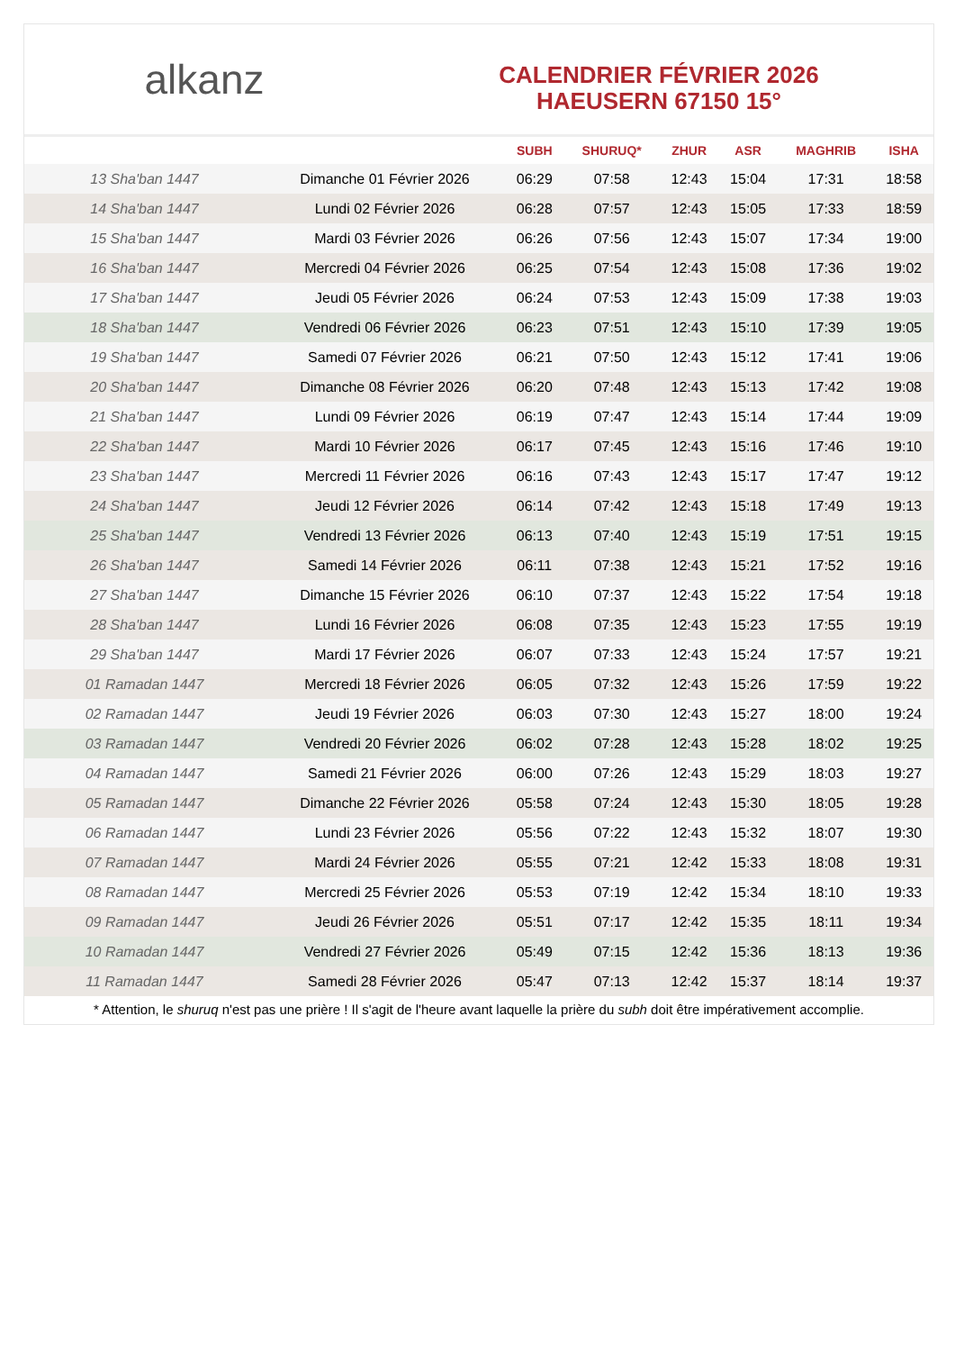alkanz
CALENDRIER FÉVRIER 2026
HAEUSERN 67150 15°
| | | SUBH | SHURUQ* | ZHUR | ASR | MAGHRIB | ISHA |
| --- | --- | --- | --- | --- | --- | --- | --- |
| 13 Sha'ban 1447 | Dimanche 01 Février 2026 | 06:29 | 07:58 | 12:43 | 15:04 | 17:31 | 18:58 |
| 14 Sha'ban 1447 | Lundi 02 Février 2026 | 06:28 | 07:57 | 12:43 | 15:05 | 17:33 | 18:59 |
| 15 Sha'ban 1447 | Mardi 03 Février 2026 | 06:26 | 07:56 | 12:43 | 15:07 | 17:34 | 19:00 |
| 16 Sha'ban 1447 | Mercredi 04 Février 2026 | 06:25 | 07:54 | 12:43 | 15:08 | 17:36 | 19:02 |
| 17 Sha'ban 1447 | Jeudi 05 Février 2026 | 06:24 | 07:53 | 12:43 | 15:09 | 17:38 | 19:03 |
| 18 Sha'ban 1447 | Vendredi 06 Février 2026 | 06:23 | 07:51 | 12:43 | 15:10 | 17:39 | 19:05 |
| 19 Sha'ban 1447 | Samedi 07 Février 2026 | 06:21 | 07:50 | 12:43 | 15:12 | 17:41 | 19:06 |
| 20 Sha'ban 1447 | Dimanche 08 Février 2026 | 06:20 | 07:48 | 12:43 | 15:13 | 17:42 | 19:08 |
| 21 Sha'ban 1447 | Lundi 09 Février 2026 | 06:19 | 07:47 | 12:43 | 15:14 | 17:44 | 19:09 |
| 22 Sha'ban 1447 | Mardi 10 Février 2026 | 06:17 | 07:45 | 12:43 | 15:16 | 17:46 | 19:10 |
| 23 Sha'ban 1447 | Mercredi 11 Février 2026 | 06:16 | 07:43 | 12:43 | 15:17 | 17:47 | 19:12 |
| 24 Sha'ban 1447 | Jeudi 12 Février 2026 | 06:14 | 07:42 | 12:43 | 15:18 | 17:49 | 19:13 |
| 25 Sha'ban 1447 | Vendredi 13 Février 2026 | 06:13 | 07:40 | 12:43 | 15:19 | 17:51 | 19:15 |
| 26 Sha'ban 1447 | Samedi 14 Février 2026 | 06:11 | 07:38 | 12:43 | 15:21 | 17:52 | 19:16 |
| 27 Sha'ban 1447 | Dimanche 15 Février 2026 | 06:10 | 07:37 | 12:43 | 15:22 | 17:54 | 19:18 |
| 28 Sha'ban 1447 | Lundi 16 Février 2026 | 06:08 | 07:35 | 12:43 | 15:23 | 17:55 | 19:19 |
| 29 Sha'ban 1447 | Mardi 17 Février 2026 | 06:07 | 07:33 | 12:43 | 15:24 | 17:57 | 19:21 |
| 01 Ramadan 1447 | Mercredi 18 Février 2026 | 06:05 | 07:32 | 12:43 | 15:26 | 17:59 | 19:22 |
| 02 Ramadan 1447 | Jeudi 19 Février 2026 | 06:03 | 07:30 | 12:43 | 15:27 | 18:00 | 19:24 |
| 03 Ramadan 1447 | Vendredi 20 Février 2026 | 06:02 | 07:28 | 12:43 | 15:28 | 18:02 | 19:25 |
| 04 Ramadan 1447 | Samedi 21 Février 2026 | 06:00 | 07:26 | 12:43 | 15:29 | 18:03 | 19:27 |
| 05 Ramadan 1447 | Dimanche 22 Février 2026 | 05:58 | 07:24 | 12:43 | 15:30 | 18:05 | 19:28 |
| 06 Ramadan 1447 | Lundi 23 Février 2026 | 05:56 | 07:22 | 12:43 | 15:32 | 18:07 | 19:30 |
| 07 Ramadan 1447 | Mardi 24 Février 2026 | 05:55 | 07:21 | 12:42 | 15:33 | 18:08 | 19:31 |
| 08 Ramadan 1447 | Mercredi 25 Février 2026 | 05:53 | 07:19 | 12:42 | 15:34 | 18:10 | 19:33 |
| 09 Ramadan 1447 | Jeudi 26 Février 2026 | 05:51 | 07:17 | 12:42 | 15:35 | 18:11 | 19:34 |
| 10 Ramadan 1447 | Vendredi 27 Février 2026 | 05:49 | 07:15 | 12:42 | 15:36 | 18:13 | 19:36 |
| 11 Ramadan 1447 | Samedi 28 Février 2026 | 05:47 | 07:13 | 12:42 | 15:37 | 18:14 | 19:37 |
* Attention, le shuruq n'est pas une prière ! Il s'agit de l'heure avant laquelle la prière du subh doit être impérativement accomplie.